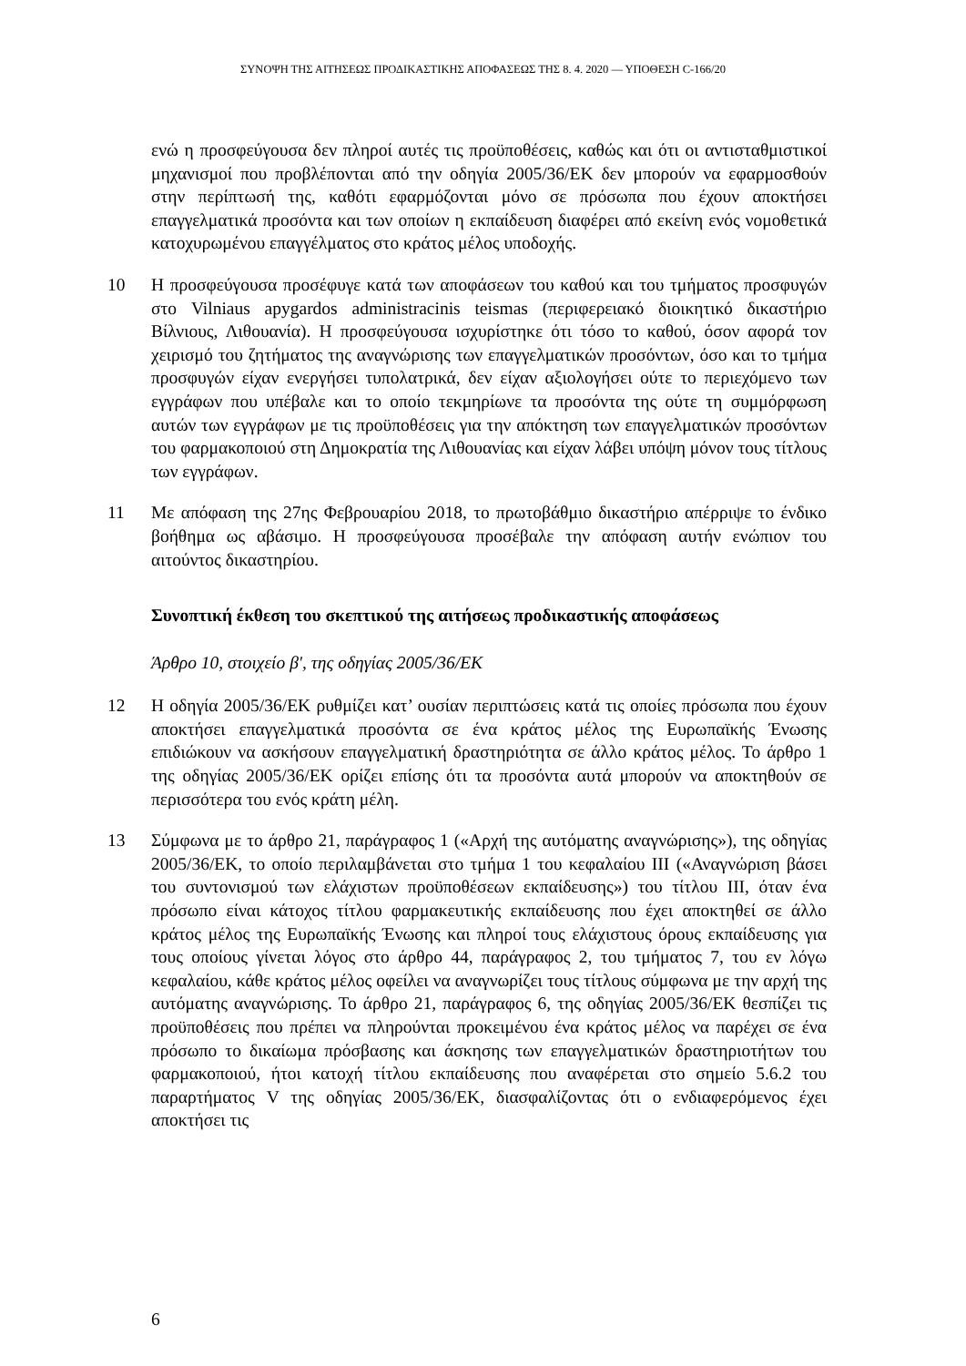ΣΥΝΟΨΗ ΤΗΣ ΑΙΤΗΣΕΩΣ ΠΡΟΔΙΚΑΣΤΙΚΗΣ ΑΠΟΦΑΣΕΩΣ ΤΗΣ 8. 4. 2020 — ΥΠΟΘΕΣΗ C-166/20
ενώ η προσφεύγουσα δεν πληροί αυτές τις προϋποθέσεις, καθώς και ότι οι αντισταθμιστικοί μηχανισμοί που προβλέπονται από την οδηγία 2005/36/ΕΚ δεν μπορούν να εφαρμοσθούν στην περίπτωσή της, καθότι εφαρμόζονται μόνο σε πρόσωπα που έχουν αποκτήσει επαγγελματικά προσόντα και των οποίων η εκπαίδευση διαφέρει από εκείνη ενός νομοθετικά κατοχυρωμένου επαγγέλματος στο κράτος μέλος υποδοχής.
10 Η προσφεύγουσα προσέφυγε κατά των αποφάσεων του καθού και του τμήματος προσφυγών στο Vilniaus apygardos administracinis teismas (περιφερειακό διοικητικό δικαστήριο Βίλνιους, Λιθουανία). Η προσφεύγουσα ισχυρίστηκε ότι τόσο το καθού, όσον αφορά τον χειρισμό του ζητήματος της αναγνώρισης των επαγγελματικών προσόντων, όσο και το τμήμα προσφυγών είχαν ενεργήσει τυπολατρικά, δεν είχαν αξιολογήσει ούτε το περιεχόμενο των εγγράφων που υπέβαλε και το οποίο τεκμηρίωνε τα προσόντα της ούτε τη συμμόρφωση αυτών των εγγράφων με τις προϋποθέσεις για την απόκτηση των επαγγελματικών προσόντων του φαρμακοποιού στη Δημοκρατία της Λιθουανίας και είχαν λάβει υπόψη μόνον τους τίτλους των εγγράφων.
11 Με απόφαση της 27ης Φεβρουαρίου 2018, το πρωτοβάθμιο δικαστήριο απέρριψε το ένδικο βοήθημα ως αβάσιμο. Η προσφεύγουσα προσέβαλε την απόφαση αυτήν ενώπιον του αιτούντος δικαστηρίου.
Συνοπτική έκθεση του σκεπτικού της αιτήσεως προδικαστικής αποφάσεως
Άρθρο 10, στοιχείο β', της οδηγίας 2005/36/ΕΚ
12 Η οδηγία 2005/36/ΕΚ ρυθμίζει κατ’ ουσίαν περιπτώσεις κατά τις οποίες πρόσωπα που έχουν αποκτήσει επαγγελματικά προσόντα σε ένα κράτος μέλος της Ευρωπαϊκής Ένωσης επιδιώκουν να ασκήσουν επαγγελματική δραστηριότητα σε άλλο κράτος μέλος. Το άρθρο 1 της οδηγίας 2005/36/ΕΚ ορίζει επίσης ότι τα προσόντα αυτά μπορούν να αποκτηθούν σε περισσότερα του ενός κράτη μέλη.
13 Σύμφωνα με το άρθρο 21, παράγραφος 1 («Αρχή της αυτόματης αναγνώρισης»), της οδηγίας 2005/36/ΕΚ, το οποίο περιλαμβάνεται στο τμήμα 1 του κεφαλαίου III («Αναγνώριση βάσει του συντονισμού των ελάχιστων προϋποθέσεων εκπαίδευσης») του τίτλου III, όταν ένα πρόσωπο είναι κάτοχος τίτλου φαρμακευτικής εκπαίδευσης που έχει αποκτηθεί σε άλλο κράτος μέλος της Ευρωπαϊκής Ένωσης και πληροί τους ελάχιστους όρους εκπαίδευσης για τους οποίους γίνεται λόγος στο άρθρο 44, παράγραφος 2, του τμήματος 7, του εν λόγω κεφαλαίου, κάθε κράτος μέλος οφείλει να αναγνωρίζει τους τίτλους σύμφωνα με την αρχή της αυτόματης αναγνώρισης. Το άρθρο 21, παράγραφος 6, της οδηγίας 2005/36/ΕΚ θεσπίζει τις προϋποθέσεις που πρέπει να πληρούνται προκειμένου ένα κράτος μέλος να παρέχει σε ένα πρόσωπο το δικαίωμα πρόσβασης και άσκησης των επαγγελματικών δραστηριοτήτων του φαρμακοποιού, ήτοι κατοχή τίτλου εκπαίδευσης που αναφέρεται στο σημείο 5.6.2 του παραρτήματος V της οδηγίας 2005/36/ΕΚ, διασφαλίζοντας ότι ο ενδιαφερόμενος έχει αποκτήσει τις
6